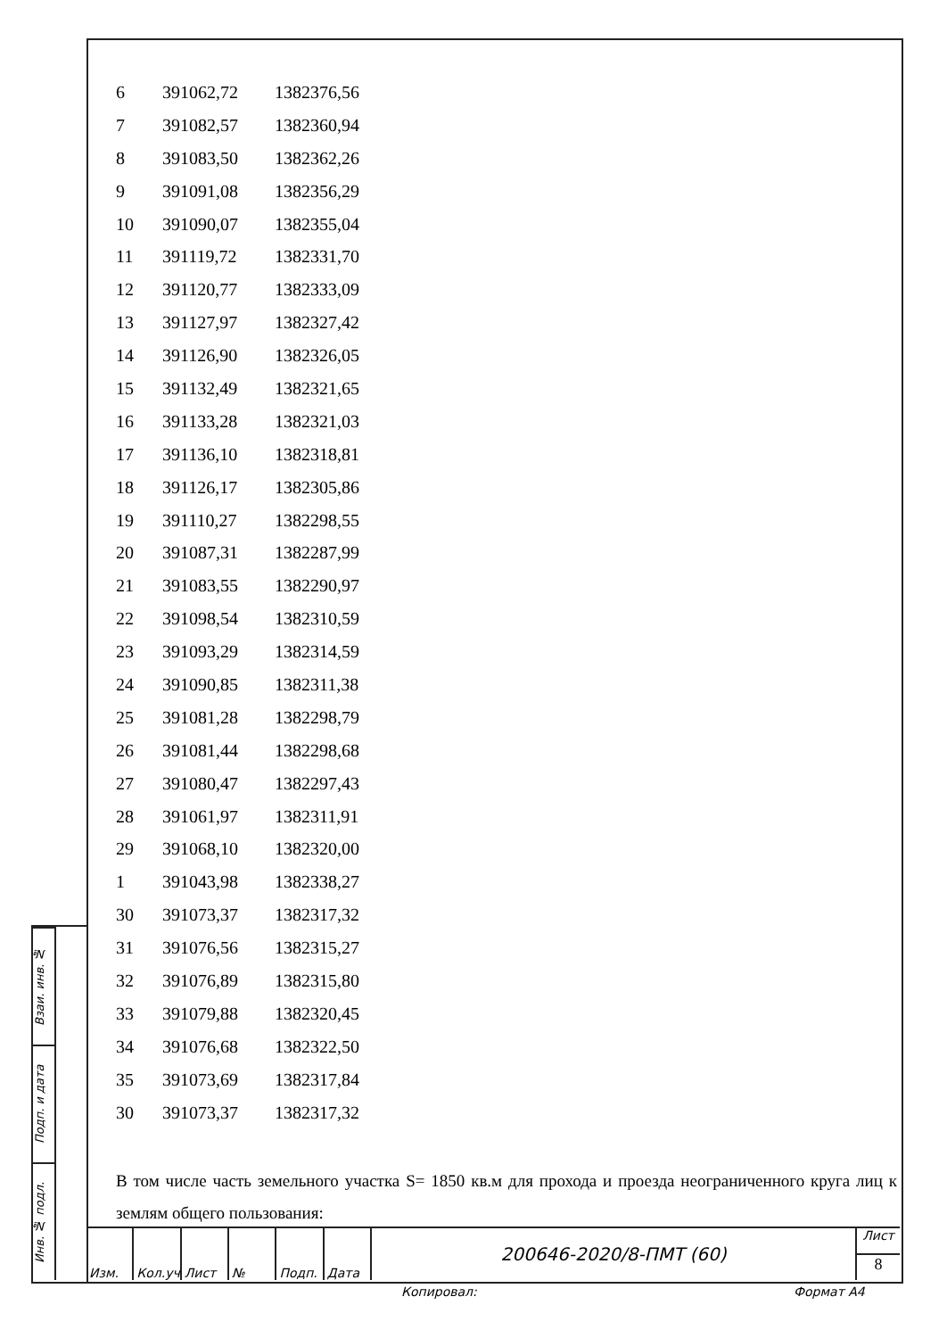| 6 | 391062,72 | 1382376,56 |
| 7 | 391082,57 | 1382360,94 |
| 8 | 391083,50 | 1382362,26 |
| 9 | 391091,08 | 1382356,29 |
| 10 | 391090,07 | 1382355,04 |
| 11 | 391119,72 | 1382331,70 |
| 12 | 391120,77 | 1382333,09 |
| 13 | 391127,97 | 1382327,42 |
| 14 | 391126,90 | 1382326,05 |
| 15 | 391132,49 | 1382321,65 |
| 16 | 391133,28 | 1382321,03 |
| 17 | 391136,10 | 1382318,81 |
| 18 | 391126,17 | 1382305,86 |
| 19 | 391110,27 | 1382298,55 |
| 20 | 391087,31 | 1382287,99 |
| 21 | 391083,55 | 1382290,97 |
| 22 | 391098,54 | 1382310,59 |
| 23 | 391093,29 | 1382314,59 |
| 24 | 391090,85 | 1382311,38 |
| 25 | 391081,28 | 1382298,79 |
| 26 | 391081,44 | 1382298,68 |
| 27 | 391080,47 | 1382297,43 |
| 28 | 391061,97 | 1382311,91 |
| 29 | 391068,10 | 1382320,00 |
| 1 | 391043,98 | 1382338,27 |
| 30 | 391073,37 | 1382317,32 |
| 31 | 391076,56 | 1382315,27 |
| 32 | 391076,89 | 1382315,80 |
| 33 | 391079,88 | 1382320,45 |
| 34 | 391076,68 | 1382322,50 |
| 35 | 391073,69 | 1382317,84 |
| 30 | 391073,37 | 1382317,32 |
В том числе часть земельного участка S= 1850 кв.м для прохода и проезда неограниченного круга лиц к землям общего пользования:
Взаи. инв. №
Подп. и дата
Инв. № подл.
Изм. Кол.уч Лист № Подп. Дата
200646-2020/8-ПМТ (60)
Лист
8
Копировал: Формат А4